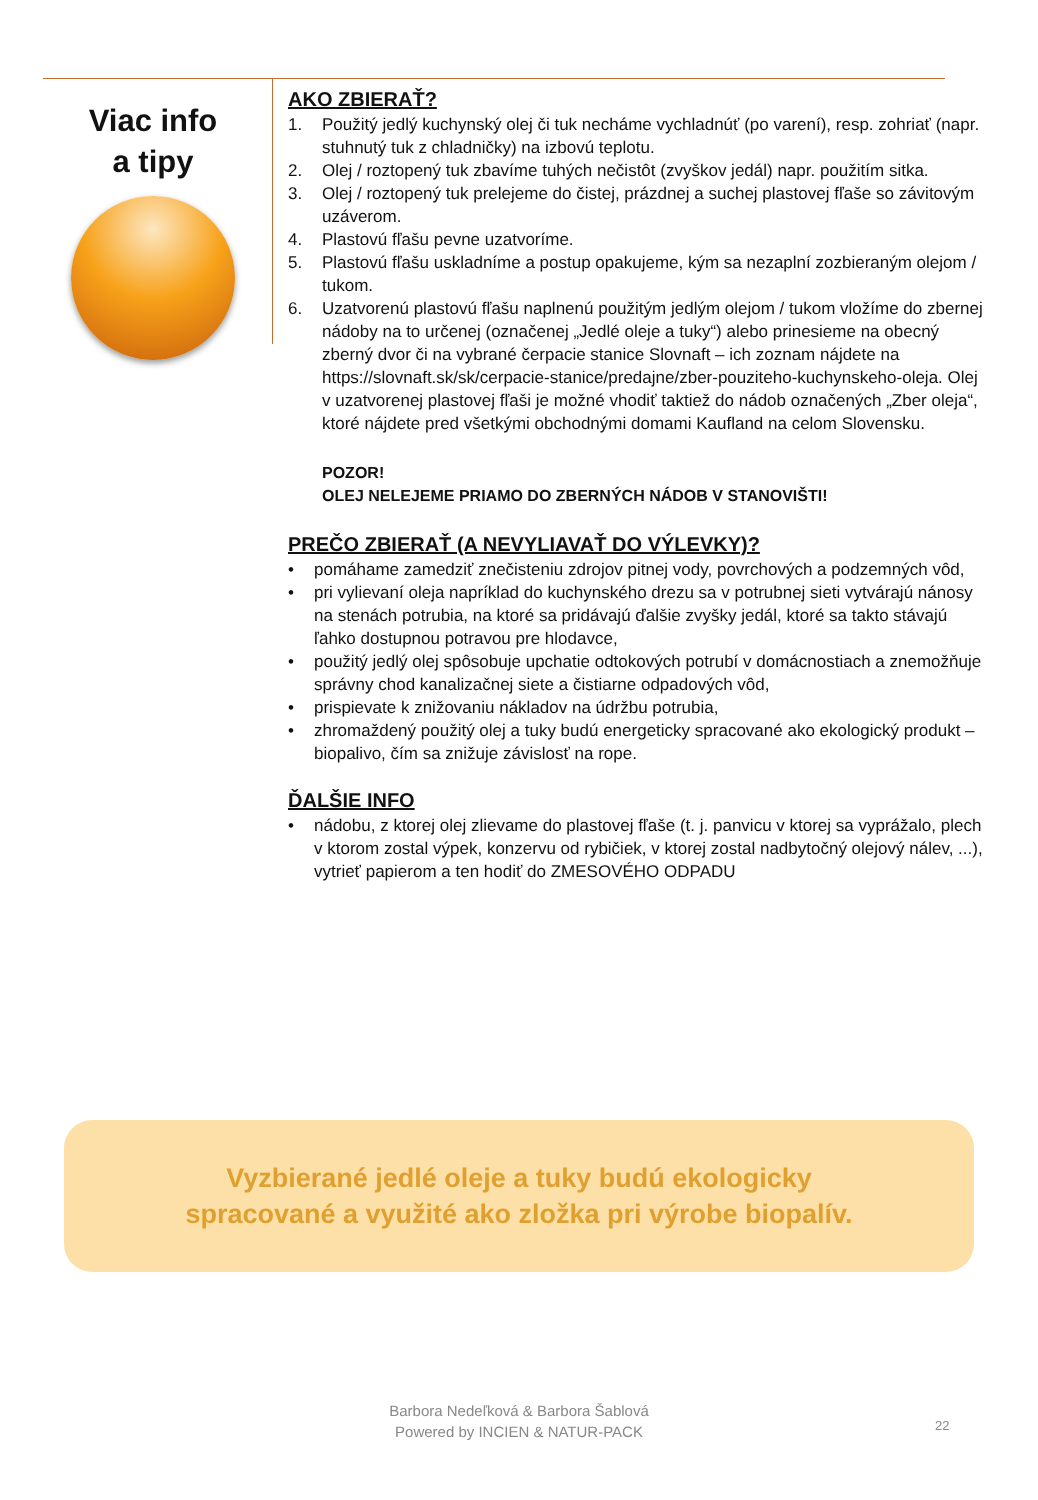Viac info
a tipy
AKO ZBIERAŤ?
1. Použitý jedlý kuchynský olej či tuk necháme vychladnúť (po varení), resp. zohriať (napr. stuhnutý tuk z chladničky) na izbovú teplotu.
2. Olej / roztopený tuk zbavíme tuhých nečistôt (zvyškov jedál) napr. použitím sitka.
3. Olej / roztopený tuk prelejeme do čistej, prázdnej a suchej plastovej fľaše so závitovým uzáverom.
4. Plastovú fľašu pevne uzatvoríme.
5. Plastovú fľašu uskladníme a postup opakujeme, kým sa nezaplní zozbieraným olejom / tukom.
6. Uzatvorenú plastovú fľašu naplnenú použitým jedlým olejom / tukom vložíme do zbernej nádoby na to určenej (označenej „Jedlé oleje a tuky“) alebo prinesieme na obecný zberný dvor či na vybrané čerpacie stanice Slovnaft – ich zoznam nájdete na https://slovnaft.sk/sk/cerpacie-stanice/predajne/zber-pouziteho-kuchynskeho-oleja. Olej v uzatvorenej plastovej fľaši je možné vhodiť taktiež do nádob označených „Zber oleja“, ktoré nájdete pred všetkými obchodnými domami Kaufland na celom Slovensku.
POZOR!
OLEJ NELEJEME PRIAMO DO ZBERNÝCH NÁDOB V STANOVIŠTI!
PREČO ZBIERAŤ (A NEVYLIAVAŤ DO VÝLEVKY)?
• pomáhame zamedziť znečisteniu zdrojov pitnej vody, povrchových a podzemných vôd,
• pri vylievaní oleja napríklad do kuchynského drezu sa v potrubnej sieti vytvárajú nánosy na stenách potrubia, na ktoré sa pridávajú ďalšie zvyšky jedál, ktoré sa takto stávajú ľahko dostupnou potravou pre hlodavce,
• použitý jedlý olej spôsobuje upchatie odtokových potrubí v domácnostiach a znemožňuje správny chod kanalizačnej siete a čistiarne odpadových vôd,
• prispievate k znižovaniu nákladov na údržbu potrubia,
• zhromaždený použitý olej a tuky budú energeticky spracované ako ekologický produkt – biopalivo, čím sa znižuje závislosť na rope.
ĎALŠIE INFO
• nádobu, z ktorej olej zlievame do plastovej fľaše (t. j. panvicu v ktorej sa vyprážalo, plech v ktorom zostal výpek, konzervu od rybičiek, v ktorej zostal nadbytočný olejový nálev, ...), vytrieť papierom a ten hodiť do ZMESOVÉHO ODPADU
Vyzbierané jedlé oleje a tuky budú ekologicky
spracované a využité ako zložka pri výrobe biopalív.
Barbora Nedeľková & Barbora Šablová
Powered by INCIEN & NATUR-PACK
22